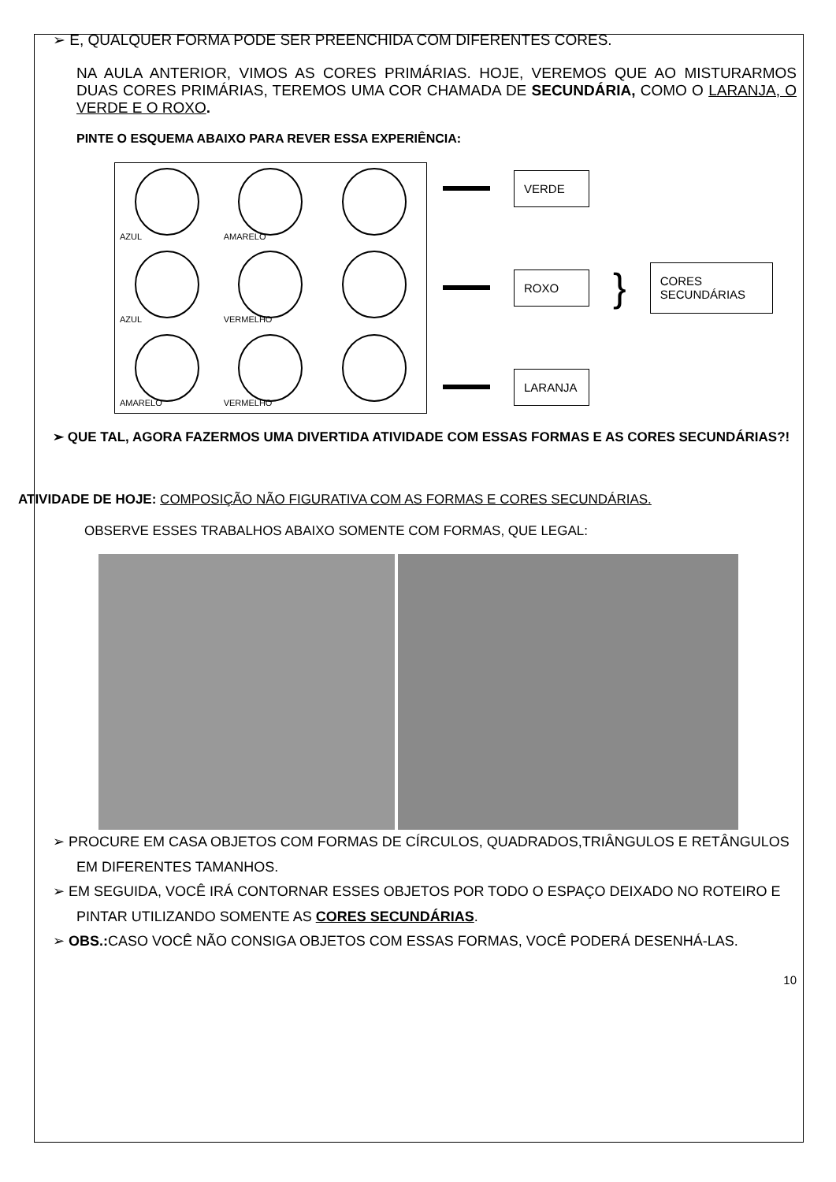➢ E, QUALQUER FORMA PODE SER PREENCHIDA COM DIFERENTES CORES.
NA AULA ANTERIOR, VIMOS AS CORES PRIMÁRIAS. HOJE, VEREMOS QUE AO MISTURARMOS DUAS CORES PRIMÁRIAS, TEREMOS UMA COR CHAMADA DE SECUNDÁRIA, COMO O LARANJA, O VERDE E O ROXO.
PINTE O ESQUEMA ABAIXO PARA REVER ESSA EXPERIÊNCIA:
AZUL
AMARELO
AZUL
VERMELHO
AMARELO
VERMELHO
VERDE
ROXO
}
CORES SECUNDÁRIAS
LARANJA
➢ QUE TAL, AGORA FAZERMOS UMA DIVERTIDA ATIVIDADE COM ESSAS FORMAS E AS CORES SECUNDÁRIAS?!
ATIVIDADE DE HOJE: COMPOSIÇÃO NÃO FIGURATIVA COM AS FORMAS E CORES SECUNDÁRIAS.
OBSERVE ESSES TRABALHOS ABAIXO SOMENTE COM FORMAS, QUE LEGAL:
➢ PROCURE EM CASA OBJETOS COM FORMAS DE CÍRCULOS, QUADRADOS,TRIÂNGULOS E RETÂNGULOS EM DIFERENTES TAMANHOS.
➢ EM SEGUIDA, VOCÊ IRÁ CONTORNAR ESSES OBJETOS POR TODO O ESPAÇO DEIXADO NO ROTEIRO E PINTAR UTILIZANDO SOMENTE AS CORES SECUNDÁRIAS.
➢ OBS.: CASO VOCÊ NÃO CONSIGA OBJETOS COM ESSAS FORMAS, VOCÊ PODERÁ DESENHÁ-LAS.
10